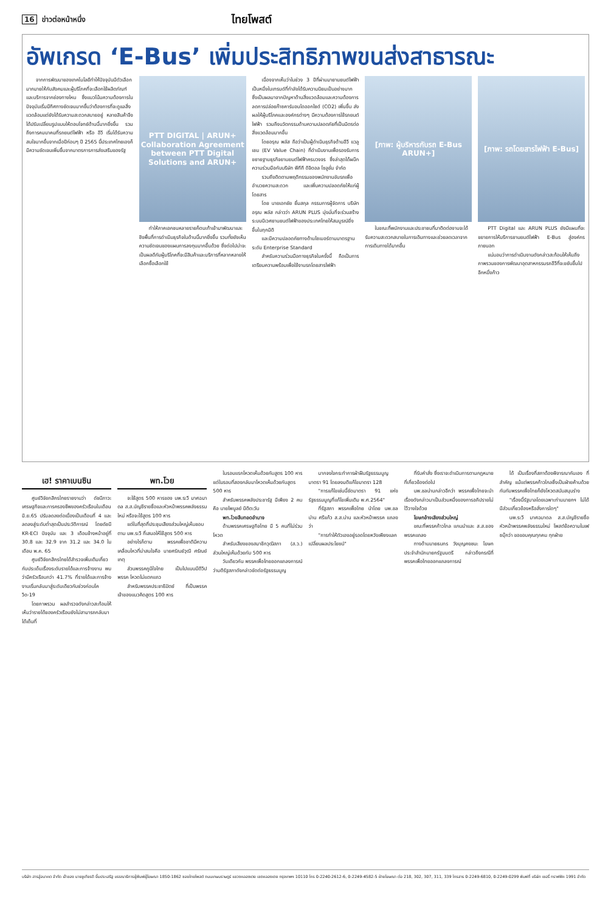16 ข่าวต่อหน้าหนึ่ง ไทยโพสต์
อัพเกรด ‘E-Bus’ เพิ่มประสิทธิภาพขนส่งสาธารณะ
จากการพัฒนาของเทคโนโลยีทำให้ปัจจุบันมีตัวเลือกมากมายให้กับสังคมและผู้บริโภคที่จะเลือกใช้ผลิตภัณฑ์และบริการจากช่องทางไหน ซึ่งแนวโน้มความต้องการในปัจจุบันเริ่มมีทิศทางชัดเจนมากขึ้นว่าต้องการที่จะดูแลสิ่งแวดล้อมแต่ยังได้รับความสะดวกสบายอยู่ หลายสินค้าจึงได้ปรับเปลี่ยนรูปแบบให้ตอบโจทย์ด้านนี้มากยิ่งขึ้น รวมถึงการคมนาคมที่รถยนต์ไฟฟ้า หรือ อีวี เริ่มได้รับความสนใจมากขึ้นจากเมื่อปีก่อนๆ ปี 2565 นี้ประเทศไทยเองก็มีความชัดเจนเพิ่มขึ้นจากมาตรการการส่งเสริมของรัฐ
PTT DIGITAL | ARUN+
Collaboration Agreement between PTT Digital Solutions and ARUN+
ทำให้ภาคเอกชนหลายรายก็ตบเท้าเข้ามาพัฒนาและชิงพื้นที่การดำเนินธุรกิจในด้านนี้มากยิ่งขึ้น รวมทั้งยังเห็นความชัดเจนของแผนการลงทุนมากขึ้นด้วย ซึ่งต่อไปน่าจะเป็นผลดีกับผู้บริโภคที่จะมีสินค้าและบริการที่หลากหลายให้เลือกซื้อเลือกใช้
เนื่องจากเห็นว่าในช่วง 3 ปีที่ผ่านมายานยนต์ไฟฟ้าเป็นหนึ่งในเทรนด์ที่กำลังได้รับความนิยมเป็นอย่างมาก ซึ่งเป็นผลมาจากปัญหาด้านสิ่งแวดล้อมและความต้องการลดการปล่อยก๊าซคาร์บอนไดออกไซด์ (CO2) เพิ่มขึ้น ส่งผลให้ผู้บริโภคและองค์กรต่างๆ มีความต้องการใช้รถยนต์ไฟฟ้า รวมถึงนวัตกรรมด้านความปลอดภัยที่เป็นมิตรต่อสิ่งแวดล้อมมากขึ้น
โดยอรุณ พลัส ถือว่าเป็นผู้ดำเนินธุรกิจด้านอีวี แวลู เชน (EV Value Chain) ที่ดำเนินงานเพื่อรองรับการขยายฐานธุรกิจยานยนต์ไฟฟ้าครบวงจร ซึ่งล่าสุดได้ผนึกความร่วมมือกับบริษัท พีทีที ดิจิตอล โซลูชั่น จำกัด
รวมถึงติดตามพฤติกรรมของพนักงานขับรถเพื่ออำนวยความสะดวก และเพิ่มความปลอดภัยให้แก่ผู้โดยสาร
โดย นายเอกชัย ยิ้มสกุล กรรมการผู้จัดการ บริษัท อรุณ พลัส กล่าวว่า ARUN PLUS มุ่งมั่นที่จะร่วมสร้างระบบนิเวศยานยนต์ไฟฟ้าของประเทศไทยให้สมบูรณ์ยิ่งขึ้นในทุกมิติ
และมีความปลอดภัยทางด้านไซเบอร์ตามมาตรฐานระดับ Enterprise Standard
สำหรับความร่วมมือทางธุรกิจในครั้งนี้ ถือเป็นการเตรียมความพร้อมเพื่อใช้งานรถโดยสารไฟฟ้า
[ภาพ: ผู้บริหารกับรถ E-Bus ARUN+]
ในขณะที่พนักงานและประชาชนที่มาติดต่องานจะได้รับความสะดวกสบายในการเดินทางและช่วยลดเวลาจากการเดินทางได้มากขึ้น
[ภาพ: รถโดยสารไฟฟ้า E-Bus]
PTT Digital และ ARUN PLUS ยังมีแผนที่จะขยายการให้บริการยานยนต์ไฟฟ้า E-Bus สู่องค์กรภายนอก
แน่นอนว่าการดำเนินงานดังกล่าวสะท้อนให้เห็นถึงภาพรวมของการพัฒนาอุตสาหกรรมรถอีวีที่จะขยับขึ้นไปอีกหนึ่งก้าว
เฮ! ราคาเบนซิน
ศูนย์วิจัยกสิกรไทยรายงานว่า ดัชนีภาวะเศรษฐกิจและการครองชีพของครัวเรือนในเดือน มิ.ย.65 ปรับลดลงต่อเนื่องเป็นเดือนที่ 4 และลดลงสู่ระดับต่ำสุดเป็นประวัติการณ์ โดยดัชนี KR-ECI ปัจจุบัน และ 3 เดือนข้างหน้าอยู่ที่ 30.8 และ 32.9 จาก 31.2 และ 34.0 ในเดือน พ.ค. 65
ศูนย์วิจัยกสิกรไทยได้สำรวจเพิ่มเติมเกี่ยวกับประเด็นเรื่องระดับรายได้และการจ้างงาน พบว่ามีครัวเรือนกว่า 41.7% ที่รายได้และการจ้างงานเริ่มกลับมาสู่ระดับเดียวกับช่วงก่อนโควิด-19
โดยภาพรวม ผลสำรวจดังกล่าวสะท้อนให้เห็นว่ารายได้ของครัวเรือนยังไม่สามารถกลับมาได้เต็มที่
พท.โวย
จะใช้สูตร 500 หารของ นพ.ระวี มาศฉมาดล ส.ส.บัญชีรายชื่อและหัวหน้าพรรคพลังธรรมใหม่ หรือจะใช้สูตร 100 หาร
แต่ในที่สุดที่ประชุมเสียงส่วนใหญ่เห็นชอบตาม นพ.ระวี ที่เสนอให้ใช้สูตร 500 หาร
อย่างไรก็ตาม พรรคเพื่อชาติมีความเคลื่อนไหวที่น่าสนใจคือ นายศรัณย์วุฒิ ศรัณย์เกตุ
ส่วนพรรคภูมิใจไทย เป็นไปแบบมีติวิปพรรค โหวตไม่แตกแถว
สำหรับพรรคประชาธิปัตย์ ที่เป็นพรรคเจ้าของแนวคิดสูตร 100 หาร
ในรอบแรกโหวตเห็นด้วยกับสูตร 100 หาร แต่ในรอบที่สองกลับมาโหวตเห็นด้วยกับสูตร 500 หาร
สำหรับพรรคพลังประชารัฐ มีเพียง 2 คนคือ นายไพบูลย์ นิติตะวัน
พท.โวยสืบทอดอำนาจ
ด้านพรรคเศรษฐกิจไทย มี 5 คนที่ไม่ร่วมโหวต
สำหรับเสียงของสมาชิกวุฒิสภา (ส.ว.) ส่วนใหญ่เห็นด้วยกับ 500 หาร
วันเดียวกัน พรรคเพื่อไทยออกแถลงการณ์ว่ามติรัฐสภาดังกล่าวขัดต่อรัฐธรรมนูญ
มากจงใจกระทำการฝ่าฝืนรัฐธรรมนูญ มาตรา 91 โดยลงมติแก้ไขมาตรา 128
"การแก้ไขเช่นนี้ชัดมาตรา 91 แห่งรัฐธรรมนูญที่แก้ไขเพิ่มเติม พ.ศ.2564"
ที่รัฐสภา พรรคเพื่อไทย นำโดย นพ.ชลน่าน ศรีแก้ว ส.ส.น่าน และหัวหน้าพรรค แถลงว่า
"การทำให้ตัวเองอยู่รอดโดยหวังเพียงแลกเปลี่ยนผลประโยชน์"
ที่รับคำสั่ง ซึ่งเราจะดำเนินการตามกฎหมายที่เกี่ยวข้องต่อไป
นพ.ชลน่านกล่าวอีกว่า พรรคเพื่อไทยจะนำเรื่องดังกล่าวมาเป็นส่วนหนึ่งของการอภิปรายไม่ไว้วางใจด้วย
โฆษกอ้างเสียงส่วนใหญ่
ขณะที่พรรคก้าวไกล แกนนำและ ส.ส.ของพรรคแถลง
ทางด้านนายธนกร วังบุญคงชนะ โฆษกประจำสำนักนายกรัฐมนตรี กล่าวถึงกรณีที่พรรคเพื่อไทยออกแถลงการณ์
ได้ เป็นเรื่องที่สภาต้องพิจารณากันเอง ที่สำคัญ แม้แต่พรรคก้าวไกลซึ่งเป็นฝ่ายค้านด้วยกันกับพรรคเพื่อไทยก็ยังโหวตสนับสนุนร่าง
"เรื่องนี้รัฐบาลโดยเฉพาะท่านนายกฯ ไม่ได้มีส่วนเกี่ยวข้องหรือสั่งการใดๆ"
นพ.ระวี มาศฉมาดล ส.ส.บัญชีรายชื่อ หัวหน้าพรรคพลังธรรมใหม่ โพสต์ข้อความในเฟซบุ๊กว่า ขอขอบคุณทุกคน ทุกฝ่าย
บริษัท สารสู่อนาคต จำกัด เจ้าของ นายชูเกียรติ ยิ้มประเสริฐ บรรณาธิการผู้พิมพ์ผู้โฆษณา 1850-1862 ซอยไทยโพสต์ ถนนเกษมราษฎร์ แขวงคลองเตย เขตคลองเตย กรุงเทพฯ 10110 โทร 0-2240-2612-6, 0-2249-4582-5 ฝ่ายโฆษณา ต่อ 218, 302, 307, 311, 339 โทรสาร 0-2249-6810, 0-2249-0299 พิมพ์ที่ บริษัท เซอรี่ กราฟฟิค 1991 จำกัด